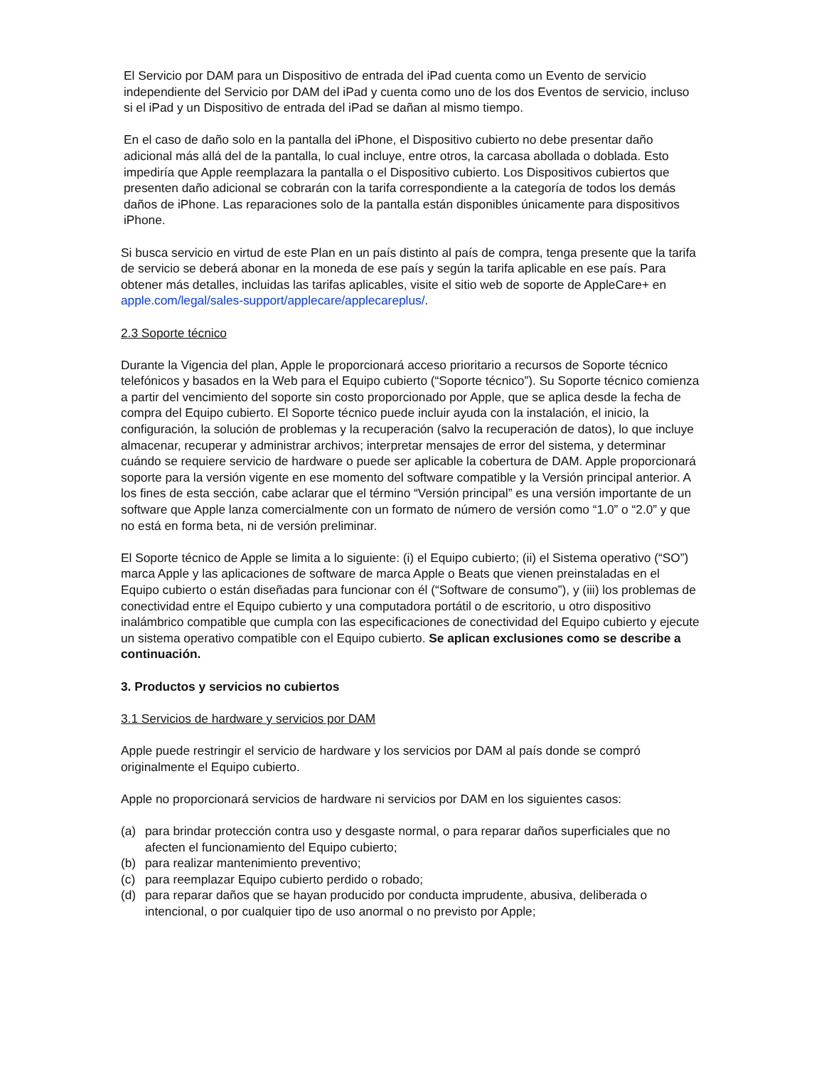El Servicio por DAM para un Dispositivo de entrada del iPad cuenta como un Evento de servicio independiente del Servicio por DAM del iPad y cuenta como uno de los dos Eventos de servicio, incluso si el iPad y un Dispositivo de entrada del iPad se dañan al mismo tiempo.
En el caso de daño solo en la pantalla del iPhone, el Dispositivo cubierto no debe presentar daño adicional más allá del de la pantalla, lo cual incluye, entre otros, la carcasa abollada o doblada. Esto impediría que Apple reemplazara la pantalla o el Dispositivo cubierto. Los Dispositivos cubiertos que presenten daño adicional se cobrarán con la tarifa correspondiente a la categoría de todos los demás daños de iPhone. Las reparaciones solo de la pantalla están disponibles únicamente para dispositivos iPhone.
Si busca servicio en virtud de este Plan en un país distinto al país de compra, tenga presente que la tarifa de servicio se deberá abonar en la moneda de ese país y según la tarifa aplicable en ese país. Para obtener más detalles, incluidas las tarifas aplicables, visite el sitio web de soporte de AppleCare+ en apple.com/legal/sales-support/applecare/applecareplus/.
2.3 Soporte técnico
Durante la Vigencia del plan, Apple le proporcionará acceso prioritario a recursos de Soporte técnico telefónicos y basados en la Web para el Equipo cubierto (“Soporte técnico”). Su Soporte técnico comienza a partir del vencimiento del soporte sin costo proporcionado por Apple, que se aplica desde la fecha de compra del Equipo cubierto. El Soporte técnico puede incluir ayuda con la instalación, el inicio, la configuración, la solución de problemas y la recuperación (salvo la recuperación de datos), lo que incluye almacenar, recuperar y administrar archivos; interpretar mensajes de error del sistema, y determinar cuándo se requiere servicio de hardware o puede ser aplicable la cobertura de DAM. Apple proporcionará soporte para la versión vigente en ese momento del software compatible y la Versión principal anterior. A los fines de esta sección, cabe aclarar que el término “Versión principal” es una versión importante de un software que Apple lanza comercialmente con un formato de número de versión como “1.0” o “2.0” y que no está en forma beta, ni de versión preliminar.
El Soporte técnico de Apple se limita a lo siguiente: (i) el Equipo cubierto; (ii) el Sistema operativo (“SO”) marca Apple y las aplicaciones de software de marca Apple o Beats que vienen preinstaladas en el Equipo cubierto o están diseñadas para funcionar con él (“Software de consumo”), y (iii) los problemas de conectividad entre el Equipo cubierto y una computadora portátil o de escritorio, u otro dispositivo inalámbrico compatible que cumpla con las especificaciones de conectividad del Equipo cubierto y ejecute un sistema operativo compatible con el Equipo cubierto. Se aplican exclusiones como se describe a continuación.
3. Productos y servicios no cubiertos
3.1 Servicios de hardware y servicios por DAM
Apple puede restringir el servicio de hardware y los servicios por DAM al país donde se compró originalmente el Equipo cubierto.
Apple no proporcionará servicios de hardware ni servicios por DAM en los siguientes casos:
(a) para brindar protección contra uso y desgaste normal, o para reparar daños superficiales que no afecten el funcionamiento del Equipo cubierto;
(b) para realizar mantenimiento preventivo;
(c) para reemplazar Equipo cubierto perdido o robado;
(d) para reparar daños que se hayan producido por conducta imprudente, abusiva, deliberada o intencional, o por cualquier tipo de uso anormal o no previsto por Apple;